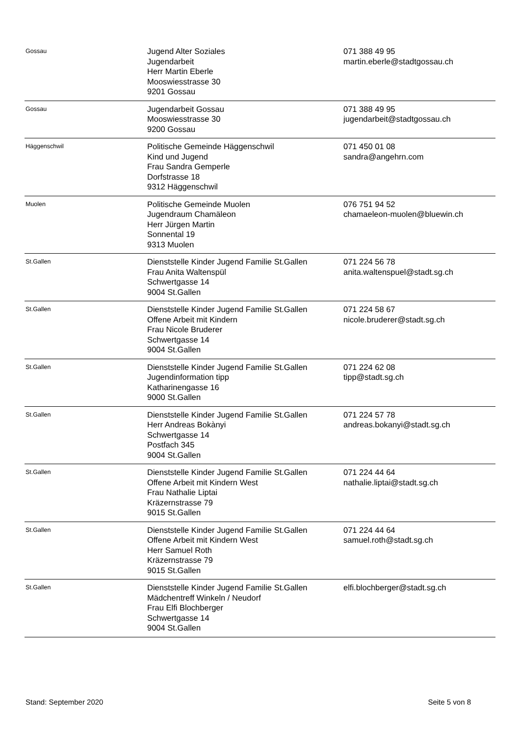| Gossau | Jugend Alter Soziales Jugendarbeit Herr Martin Eberle Mooswiesstrasse 30 9201 Gossau | 071 388 49 95 martin.eberle@stadtgossau.ch |
| Gossau | Jugendarbeit Gossau Mooswiesstrasse 30 9200 Gossau | 071 388 49 95 jugendarbeit@stadtgossau.ch |
| Häggenschwil | Politische Gemeinde Häggenschwil Kind und Jugend Frau Sandra Gemperle Dorfstrasse 18 9312 Häggenschwil | 071 450 01 08 sandra@angehrn.com |
| Muolen | Politische Gemeinde Muolen Jugendraum Chamäleon Herr Jürgen Martin Sonnental 19 9313 Muolen | 076 751 94 52 chamaeleon-muolen@bluewin.ch |
| St.Gallen | Dienststelle Kinder Jugend Familie St.Gallen Frau Anita Waltenspül Schwertgasse 14 9004 St.Gallen | 071 224 56 78 anita.waltenspuel@stadt.sg.ch |
| St.Gallen | Dienststelle Kinder Jugend Familie St.Gallen Offene Arbeit mit Kindern Frau Nicole Bruderer Schwertgasse 14 9004 St.Gallen | 071 224 58 67 nicole.bruderer@stadt.sg.ch |
| St.Gallen | Dienststelle Kinder Jugend Familie St.Gallen Jugendinformation tipp Katharinengasse 16 9000 St.Gallen | 071 224 62 08 tipp@stadt.sg.ch |
| St.Gallen | Dienststelle Kinder Jugend Familie St.Gallen Herr Andreas Bokànyi Schwertgasse 14 Postfach 345 9004 St.Gallen | 071 224 57 78 andreas.bokanyi@stadt.sg.ch |
| St.Gallen | Dienststelle Kinder Jugend Familie St.Gallen Offene Arbeit mit Kindern West Frau Nathalie Liptai Kräzernstrasse 79 9015 St.Gallen | 071 224 44 64 nathalie.liptai@stadt.sg.ch |
| St.Gallen | Dienststelle Kinder Jugend Familie St.Gallen Offene Arbeit mit Kindern West Herr Samuel Roth Kräzernstrasse 79 9015 St.Gallen | 071 224 44 64 samuel.roth@stadt.sg.ch |
| St.Gallen | Dienststelle Kinder Jugend Familie St.Gallen Mädchentreff Winkeln / Neudorf Frau Elfi Blochberger Schwertgasse 14 9004 St.Gallen | elfi.blochberger@stadt.sg.ch |
Stand: September 2020 Seite 5 von 8